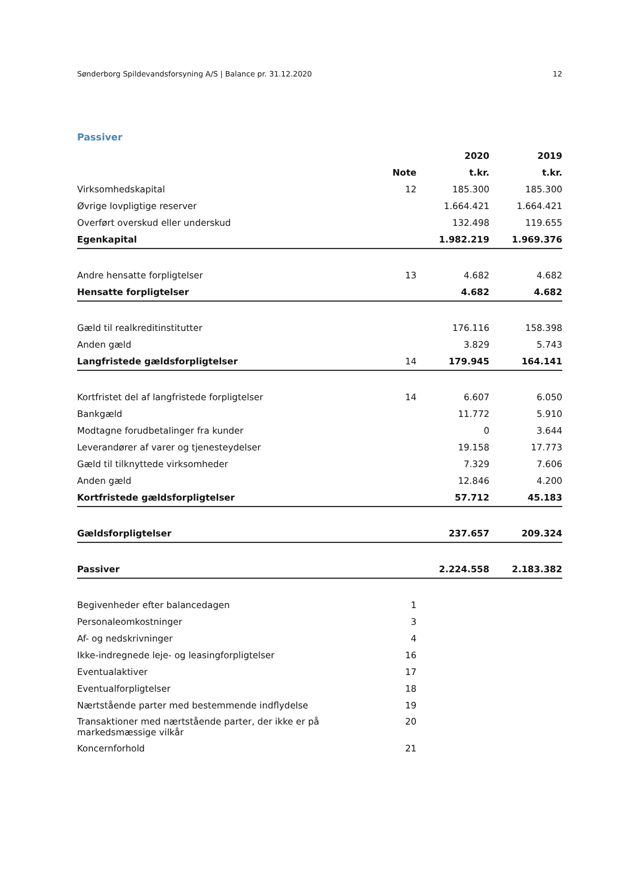Sønderborg Spildevandsforsyning A/S | Balance pr. 31.12.2020 12
Passiver
| | | 2020 | 2019 |
| --- | --- | --- | --- |
| | Note | t.kr. | t.kr. |
| Virksomhedskapital | 12 | 185.300 | 185.300 |
| Øvrige lovpligtige reserver | | 1.664.421 | 1.664.421 |
| Overført overskud eller underskud | | 132.498 | 119.655 |
| Egenkapital | | 1.982.219 | 1.969.376 |
| Andre hensatte forpligtelser | 13 | 4.682 | 4.682 |
| Hensatte forpligtelser | | 4.682 | 4.682 |
| Gæld til realkreditinstitutter | | 176.116 | 158.398 |
| Anden gæld | | 3.829 | 5.743 |
| Langfristede gældsforpligtelser | 14 | 179.945 | 164.141 |
| Kortfristet del af langfristede forpligtelser | 14 | 6.607 | 6.050 |
| Bankgæld | | 11.772 | 5.910 |
| Modtagne forudbetalinger fra kunder | | 0 | 3.644 |
| Leverandører af varer og tjenesteydelser | | 19.158 | 17.773 |
| Gæld til tilknyttede virksomheder | | 7.329 | 7.606 |
| Anden gæld | | 12.846 | 4.200 |
| Kortfristede gældsforpligtelser | | 57.712 | 45.183 |
| Gældsforpligtelser | | 237.657 | 209.324 |
| Passiver | | 2.224.558 | 2.183.382 |
| Begivenheder efter balancedagen | 1 | | |
| Personaleomkostninger | 3 | | |
| Af- og nedskrivninger | 4 | | |
| Ikke-indregnede leje- og leasingforpligtelser | 16 | | |
| Eventualaktiver | 17 | | |
| Eventualforpligtelser | 18 | | |
| Nærtstående parter med bestemmende indflydelse | 19 | | |
| Transaktioner med nærtstående parter, der ikke er på markedsmæssige vilkår | 20 | | |
| Koncernforhold | 21 | | |